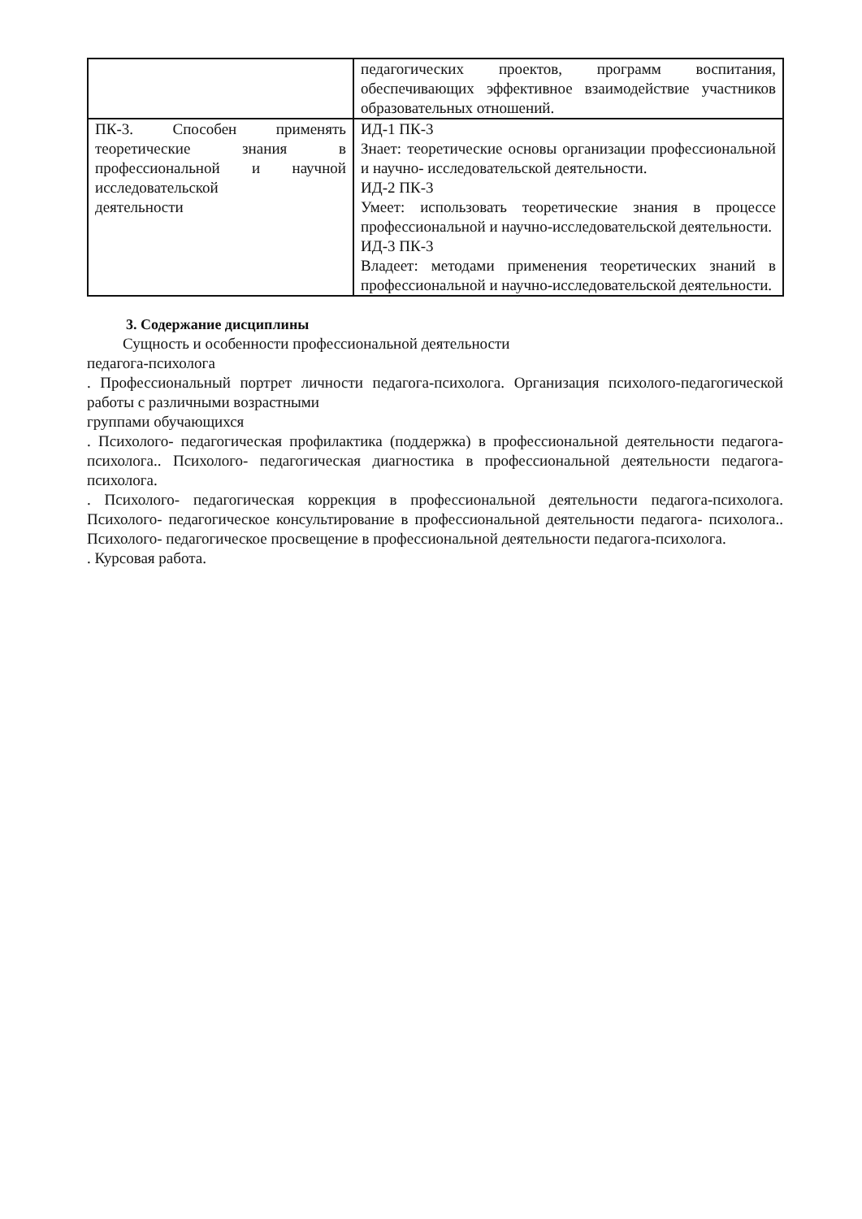| | педагогических проектов, программ воспитания, обеспечивающих эффективное взаимодействие участников образовательных отношений. |
| ПК-3. Способен применять теоретические знания в профессиональной и научной исследовательской деятельности | ИД-1 ПК-3 Знает: теоретические основы организации профессиональной и научно- исследовательской деятельности. ИД-2 ПК-3 Умеет: использовать теоретические знания в процессе профессиональной и научно-исследовательской деятельности. ИД-3 ПК-3 Владеет: методами применения теоретических знаний в профессиональной и научно-исследовательской деятельности. |
3. Содержание дисциплины
Сущность и особенности профессиональной деятельности
педагога-психолога
. Профессиональный портрет личности педагога-психолога. Организация психолого-педагогической работы с различными возрастными
группами обучающихся
. Психолого- педагогическая профилактика (поддержка) в профессиональной деятельности педагога- психолога.. Психолого- педагогическая диагностика в профессиональной деятельности педагога-психолога.
. Психолого- педагогическая коррекция в профессиональной деятельности педагога-психолога. Психолого- педагогическое консультирование в профессиональной деятельности педагога- психолога.. Психолого- педагогическое просвещение в профессиональной деятельности педагога-психолога.
. Курсовая работа.